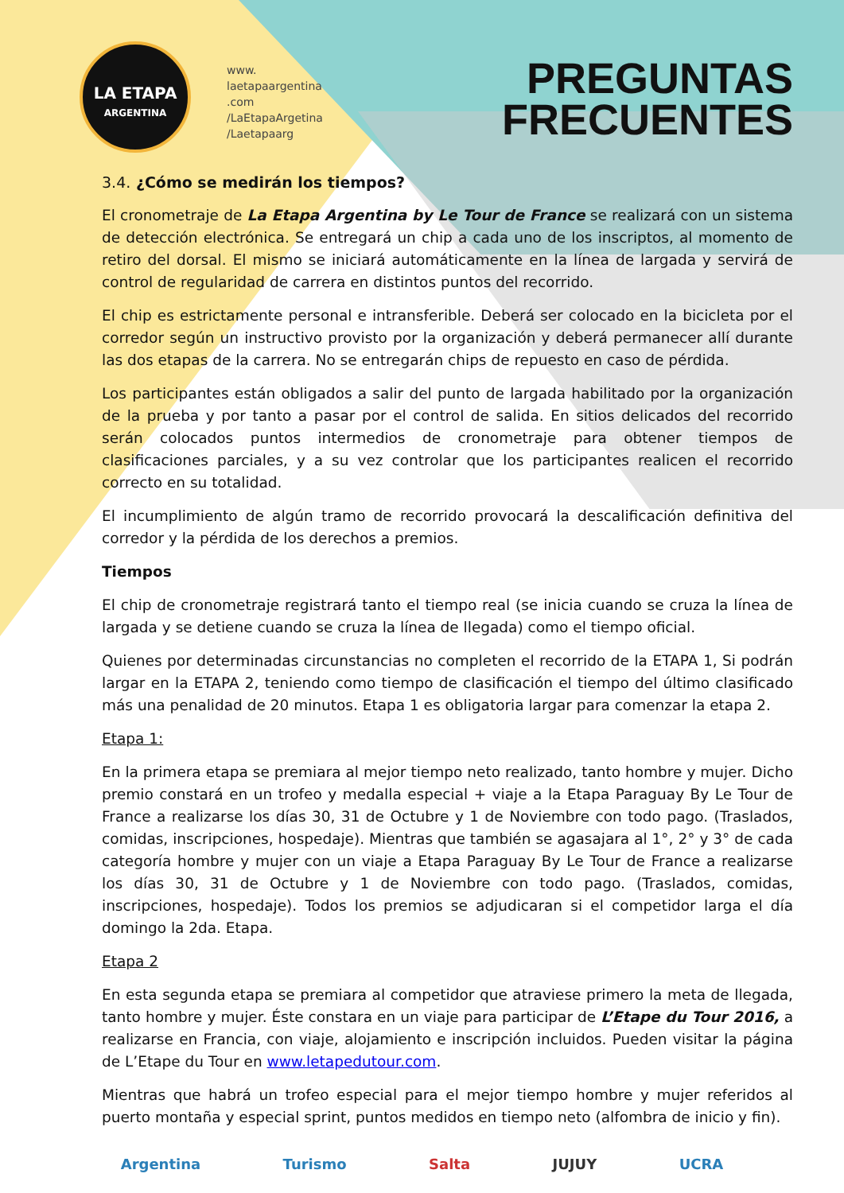LA ETAPA
ARGENTINA
www.
laetapaargentina
.com
/LaEtapaArgetina
/Laetapaarg
PREGUNTAS
FRECUENTES
3.4. ¿Cómo se medirán los tiempos?
El cronometraje de La Etapa Argentina by Le Tour de France se realizará con un sistema de detección electrónica. Se entregará un chip a cada uno de los inscriptos, al momento de retiro del dorsal. El mismo se iniciará automáticamente en la línea de largada y servirá de control de regularidad de carrera en distintos puntos del recorrido.
El chip es estrictamente personal e intransferible. Deberá ser colocado en la bicicleta por el corredor según un instructivo provisto por la organización y deberá permanecer allí durante las dos etapas de la carrera. No se entregarán chips de repuesto en caso de pérdida.
Los participantes están obligados a salir del punto de largada habilitado por la organización de la prueba y por tanto a pasar por el control de salida. En sitios delicados del recorrido serán colocados puntos intermedios de cronometraje para obtener tiempos de clasificaciones parciales, y a su vez controlar que los participantes realicen el recorrido correcto en su totalidad.
El incumplimiento de algún tramo de recorrido provocará la descalificación definitiva del corredor y la pérdida de los derechos a premios.
Tiempos
El chip de cronometraje registrará tanto el tiempo real (se inicia cuando se cruza la línea de largada y se detiene cuando se cruza la línea de llegada) como el tiempo oficial.
Quienes por determinadas circunstancias no completen el recorrido de la ETAPA 1, Si podrán largar en la ETAPA 2, teniendo como tiempo de clasificación el tiempo del último clasificado más una penalidad de 20 minutos. Etapa 1 es obligatoria largar para comenzar la etapa 2.
Etapa 1:
En la primera etapa se premiara al mejor tiempo neto realizado, tanto hombre y mujer. Dicho premio constará en un trofeo y medalla especial + viaje a la Etapa Paraguay By Le Tour de France a realizarse los días 30, 31 de Octubre y 1 de Noviembre con todo pago. (Traslados, comidas, inscripciones, hospedaje). Mientras que también se agasajara al 1°, 2° y 3° de cada categoría hombre y mujer con un viaje a Etapa Paraguay By Le Tour de France a realizarse los días 30, 31 de Octubre y 1 de Noviembre con todo pago. (Traslados, comidas, inscripciones, hospedaje). Todos los premios se adjudicaran si el competidor larga el día domingo la 2da. Etapa.
Etapa 2
En esta segunda etapa se premiara al competidor que atraviese primero la meta de llegada, tanto hombre y mujer. Éste constara en un viaje para participar de L’Etape du Tour 2016, a realizarse en Francia, con viaje, alojamiento e inscripción incluidos. Pueden visitar la página de L’Etape du Tour en www.letapedutour.com.
Mientras que habrá un trofeo especial para el mejor tiempo hombre y mujer referidos al puerto montaña y especial sprint, puntos medidos en tiempo neto (alfombra de inicio y fin).
Argentina Turismo Salta JUJUY UCRA